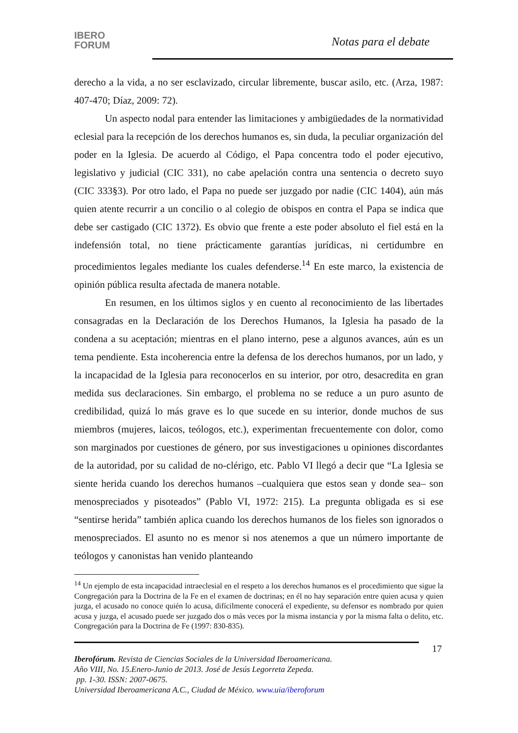IBERO
FORUM
Notas para el debate
derecho a la vida, a no ser esclavizado, circular libremente, buscar asilo, etc. (Arza, 1987: 407-470; Díaz, 2009: 72).
Un aspecto nodal para entender las limitaciones y ambigüedades de la normatividad eclesial para la recepción de los derechos humanos es, sin duda, la peculiar organización del poder en la Iglesia. De acuerdo al Código, el Papa concentra todo el poder ejecutivo, legislativo y judicial (CIC 331), no cabe apelación contra una sentencia o decreto suyo (CIC 333§3). Por otro lado, el Papa no puede ser juzgado por nadie (CIC 1404), aún más quien atente recurrir a un concilio o al colegio de obispos en contra el Papa se indica que debe ser castigado (CIC 1372). Es obvio que frente a este poder absoluto el fiel está en la indefensión total, no tiene prácticamente garantías jurídicas, ni certidumbre en procedimientos legales mediante los cuales defenderse.<sup>14</sup> En este marco, la existencia de opinión pública resulta afectada de manera notable.
En resumen, en los últimos siglos y en cuento al reconocimiento de las libertades consagradas en la Declaración de los Derechos Humanos, la Iglesia ha pasado de la condena a su aceptación; mientras en el plano interno, pese a algunos avances, aún es un tema pendiente. Esta incoherencia entre la defensa de los derechos humanos, por un lado, y la incapacidad de la Iglesia para reconocerlos en su interior, por otro, desacredita en gran medida sus declaraciones. Sin embargo, el problema no se reduce a un puro asunto de credibilidad, quizá lo más grave es lo que sucede en su interior, donde muchos de sus miembros (mujeres, laicos, teólogos, etc.), experimentan frecuentemente con dolor, como son marginados por cuestiones de género, por sus investigaciones u opiniones discordantes de la autoridad, por su calidad de no-clérigo, etc. Pablo VI llegó a decir que “La Iglesia se siente herida cuando los derechos humanos –cualquiera que estos sean y donde sea– son menospreciados y pisoteados” (Pablo VI, 1972: 215). La pregunta obligada es si ese “sentirse herida” también aplica cuando los derechos humanos de los fieles son ignorados o menospreciados. El asunto no es menor si nos atenemos a que un número importante de teólogos y canonistas han venido planteando
<sup>14</sup> Un ejemplo de esta incapacidad intraeclesial en el respeto a los derechos humanos es el procedimiento que sigue la Congregación para la Doctrina de la Fe en el examen de doctrinas; en él no hay separación entre quien acusa y quien juzga, el acusado no conoce quién lo acusa, difícilmente conocerá el expediente, su defensor es nombrado por quien acusa y juzga, el acusado puede ser juzgado dos o más veces por la misma instancia y por la misma falta o delito, etc. Congregación para la Doctrina de Fe (1997: 830-835).
17
Iberofórum. Revista de Ciencias Sociales de la Universidad Iberoamericana.
Año VIII, No. 15.Enero-Junio de 2013. José de Jesús Legorreta Zepeda.
pp. 1-30. ISSN: 2007-0675.
Universidad Iberoamericana A.C., Ciudad de México. www.uia/iberoforum